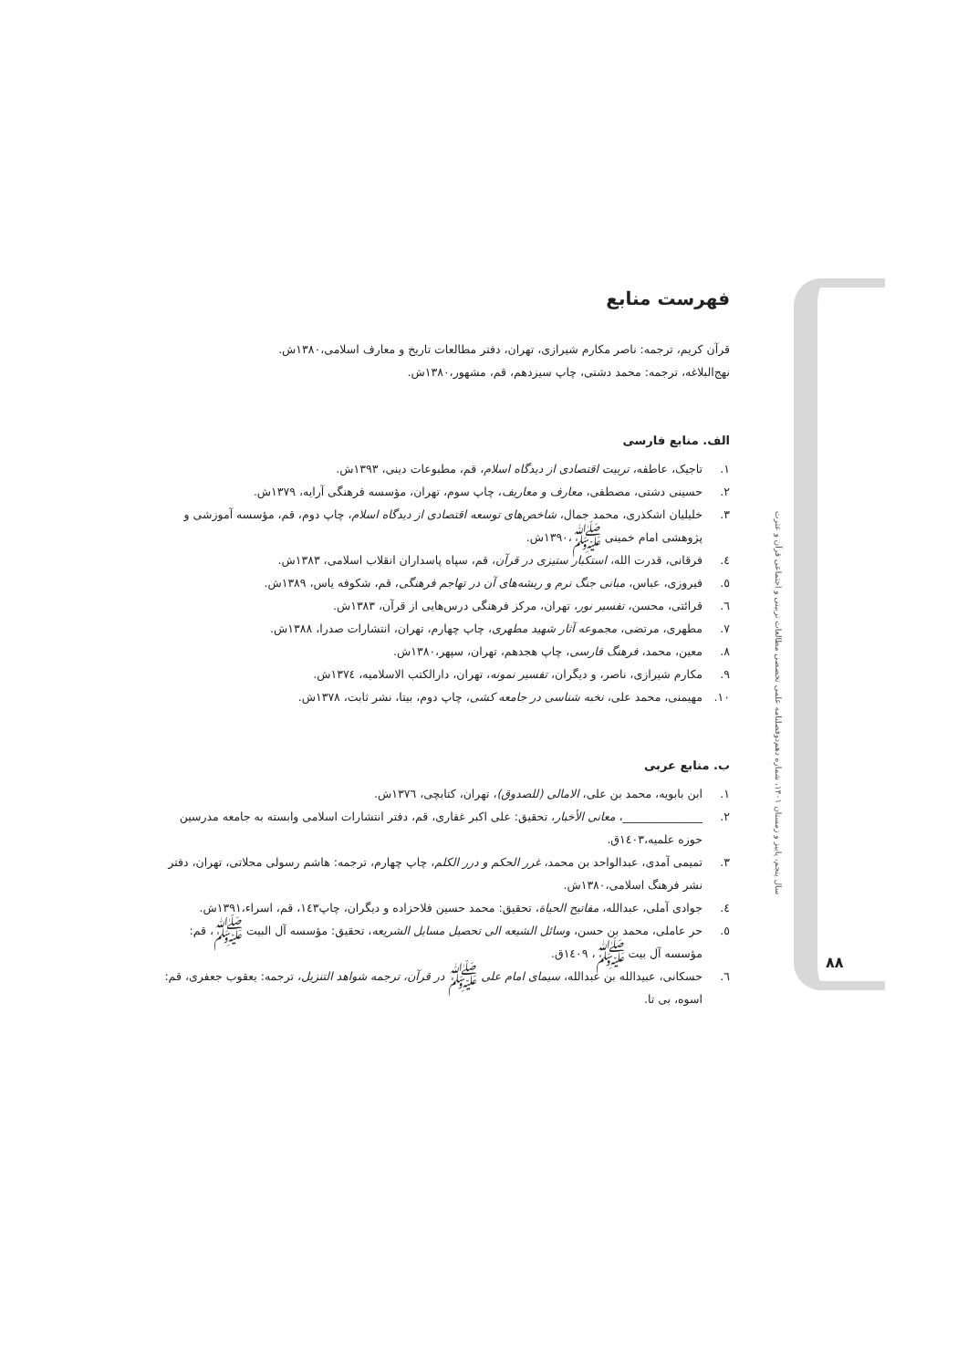دوفصلنامه علمی تخصصی مطالعات تربیتی و اجتماعی قرآن و عترت
سال پنجم، پاییز و زمستان ۱۴۰۱، شماره دهم
فهرست منابع
قرآن کریم، ترجمه: ناصر مکارم شیرازی، تهران، دفتر مطالعات تاریخ و معارف اسلامی،۱۳۸۰ش.
نهج‌البلاغه، ترجمه: محمد دشتی، چاپ سیزدهم، قم، مشهور،۱۳۸۰ش.
الف. منابع فارسی
۱. تاجیک، عاطفه، تربیت اقتصادی از دیدگاه اسلام، قم، مطبوعات دینی، ۱۳۹۳ش.
۲. حسینی دشتی، مصطفی، معارف و معاریف، چاپ سوم، تهران، مؤسسه فرهنگی آرایه، ۱۳۷۹ش.
۳. خلیلیان اشکذری، محمد جمال، شاخص‌های توسعه اقتصادی از دیدگاه اسلام، چاپ دوم، قم، مؤسسه آموزشی و پژوهشی امام خمینی ﷺ،۱۳۹۰ش.
٤. فرقانی، قدرت الله، استکبار ستیزی در قرآن، قم، سپاه پاسداران انقلاب اسلامی، ۱۳۸۳ش.
٥. فیروزی، عباس، مبانی جنگ نرم و ریشه‌های آن در تهاجم فرهنگی، قم، شکوفه یاس، ۱۳۸۹ش.
٦. قرائتی، محسن، تفسیر نور، تهران، مرکز فرهنگی درس‌هایی از قرآن، ۱۳۸۳ش.
۷. مطهری، مرتضی، مجموعه آثار شهید مطهری، چاپ چهارم، تهران، انتشارات صدرا، ۱۳۸۸ش.
۸. معین، محمد، فرهنگ فارسی، چاپ هجدهم، تهران، سپهر،۱۳۸۰ش.
۹. مکارم شیرازی، ناصر، و دیگران، تفسیر نمونه، تهران، دارالکتب الاسلامیه، ۱۳۷٤ش.
۱۰. مهیمنی، محمد علی، نخبه شناسی در جامعه کشی، چاپ دوم، بیتا، نشر ثابت، ۱۳۷۸ش.
ب. منابع عربی
۱. ابن بابویه، محمد بن علی، الامالی (للصدوق)، تهران، کتابچی، ۱۳۷٦ش.
۲. ______________، معانی الأخبار، تحقیق: علی اکبر غفاری، قم، دفتر انتشارات اسلامی وابسته به جامعه مدرسین حوزه علمیه،۱٤۰۳ق.
۳. تمیمی آمدی، عبدالواحد بن محمد، غرر الحکم و درر الکلم، چاپ چهارم، ترجمه: هاشم رسولی محلاتی، تهران، دفتر نشر فرهنگ اسلامی،۱۳۸۰ش.
٤. جوادی آملی، عبدالله، مفاتیح الحیاة، تحقیق: محمد حسین فلاحزاده و دیگران، چاپ۱٤۳، قم، اسراء،۱۳۹۱ش.
٥. حر عاملی، محمد بن حسن، وسائل الشیعه الی تحصیل مسایل الشریعه، تحقیق: مؤسسه آل البیت ﷺ، قم: مؤسسه آل بیت ﷺ، ۱٤۰۹ق.
٦. حسکانی، عبیدالله بن عبدالله، سیمای امام علی ﷺ در قرآن، ترجمه شواهد التنزیل، ترجمه: یعقوب جعفری، قم: اسوه، بی تا.
۸۸